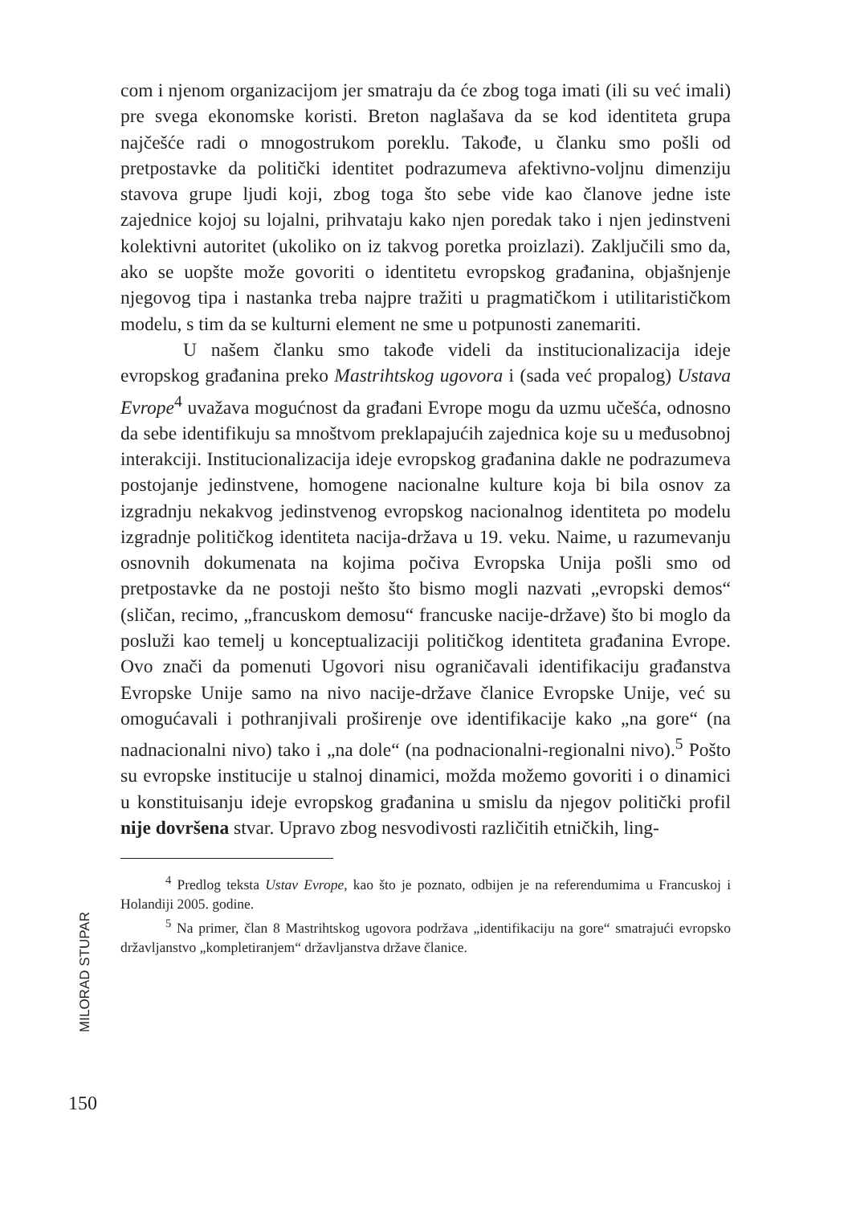com i njenom organizacijom jer smatraju da će zbog toga imati (ili su već imali) pre svega ekonomske koristi. Breton naglašava da se kod identiteta grupa najčešće radi o mnogostrukom poreklu. Takođe, u članku smo pošli od pretpostavke da politički identitet podrazumeva afektivno-voljnu dimenziju stavova grupe ljudi koji, zbog toga što sebe vide kao članove jedne iste zajednice kojoj su lojalni, prihvataju kako njen poredak tako i njen jedinstveni kolektivni autoritet (ukoliko on iz takvog poretka proizlazi). Zaključili smo da, ako se uopšte može govoriti o identitetu evropskog građanina, objašnjenje njegovog tipa i nastanka treba najpre tražiti u pragmatičkom i utilitarističkom modelu, s tim da se kulturni element ne sme u potpunosti zanemariti.
U našem članku smo takođe videli da institucionalizacija ideje evropskog građanina preko Mastrihtskog ugovora i (sada već propalog) Ustava Evrope<sup>4</sup> uvažava mogućnost da građani Evrope mogu da uzmu učešća, odnosno da sebe identifikuju sa mnoštvom preklapajućih zajednica koje su u međusobnoj interakciji. Institucionalizacija ideje evropskog građanina dakle ne podrazumeva postojanje jedinstvene, homogene nacionalne kulture koja bi bila osnov za izgradnju nekakvog jedinstvenog evropskog nacionalnog identiteta po modelu izgradnje političkog identiteta nacija-država u 19. veku. Naime, u razumevanju osnovnih dokumenata na kojima počiva Evropska Unija pošli smo od pretpostavke da ne postoji nešto što bismo mogli nazvati „evropski demos“ (sličan, recimo, „francuskom demosu“ francuske nacije-države) što bi moglo da posluži kao temelj u konceptualizaciji političkog identiteta građanina Evrope. Ovo znači da pomenuti Ugovori nisu ograničavali identifikaciju građanstva Evropske Unije samo na nivo nacije-države članice Evropske Unije, već su omogućavali i pothranjivali proširenje ove identifikacije kako „na gore“ (na nadnacionalni nivo) tako i „na dole“ (na podnacionalni-regionalni nivo).<sup>5</sup> Pošto su evropske institucije u stalnoj dinamici, možda možemo govoriti i o dinamici u konstituisanju ideje evropskog građanina u smislu da njegov politički profil nije dovršena stvar. Upravo zbog nesvodivosti različitih etničkih, ling-
<sup>4</sup> Predlog teksta Ustav Evrope, kao što je poznato, odbijen je na referendumima u Francuskoj i Holandiji 2005. godine.
<sup>5</sup> Na primer, član 8 Mastrihtskog ugovora podržava „identifikaciju na gore“ smatrajući evropsko državljanstvo „kompletiranjem“ državljanstva države članice.
MILORAD STUPAR
150